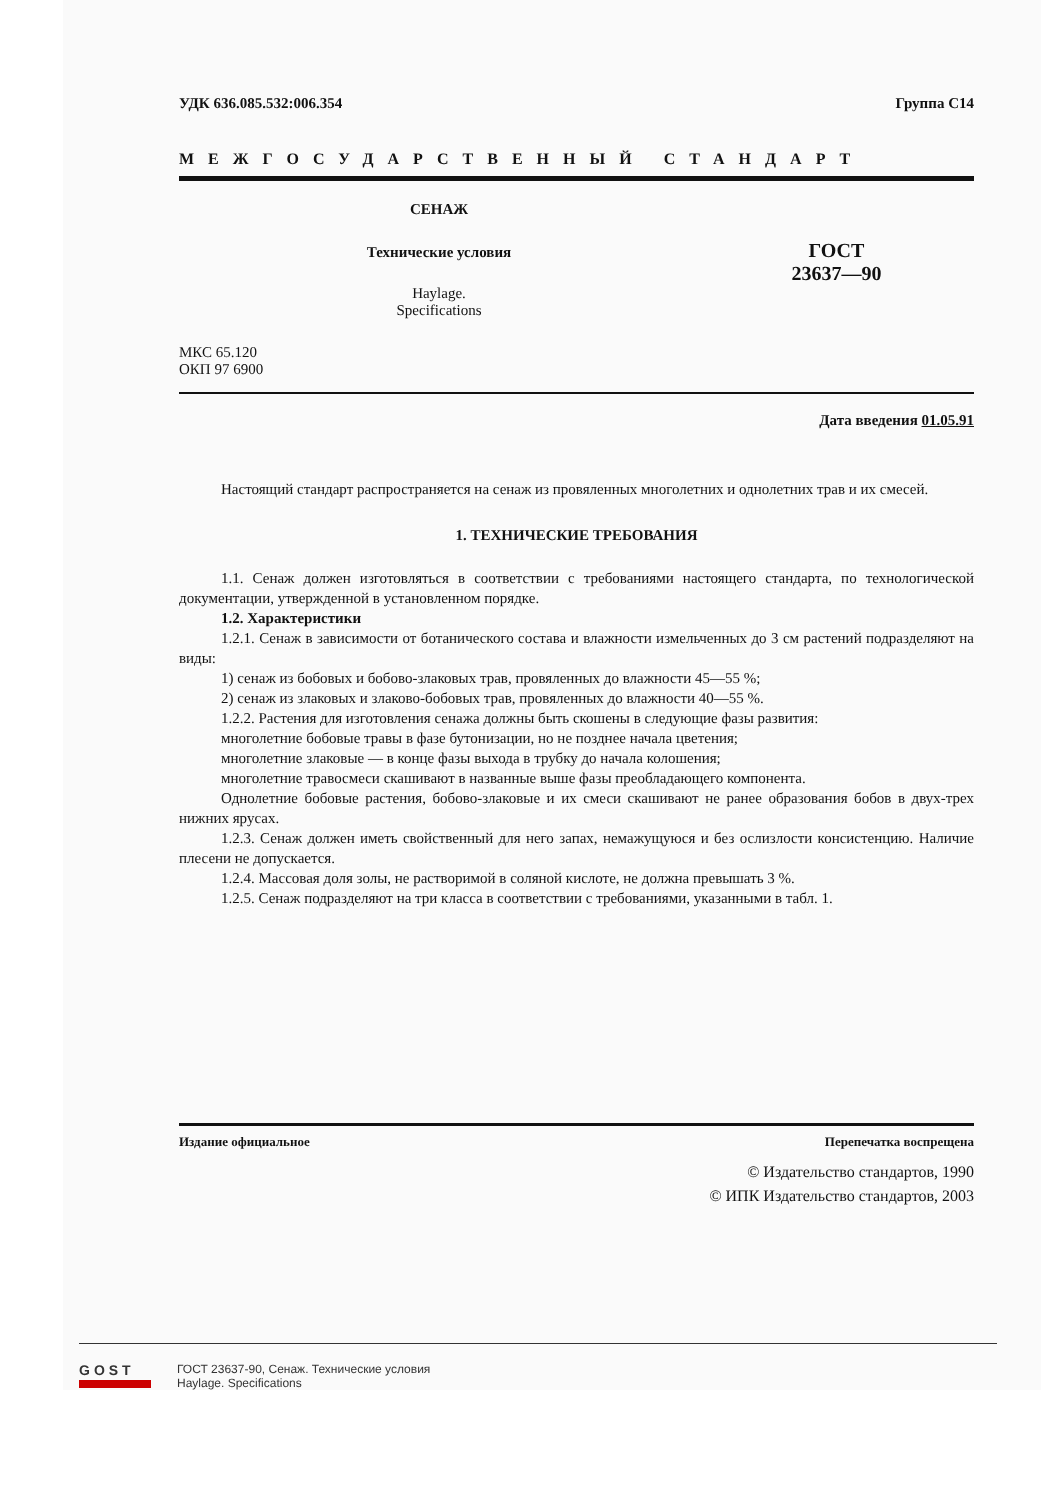УДК 636.085.532:006.354 Группа С14
МЕЖГОСУДАРСТВЕННЫЙ СТАНДАРТ
СЕНАЖ
Технические условия
Haylage.
Specifications
ГОСТ
23637—90
МКС 65.120
ОКП 97 6900
Дата введения 01.05.91
Настоящий стандарт распространяется на сенаж из провяленных многолетних и однолетних трав и их смесей.
1. ТЕХНИЧЕСКИЕ ТРЕБОВАНИЯ
1.1. Сенаж должен изготовляться в соответствии с требованиями настоящего стандарта, по технологической документации, утвержденной в установленном порядке.
1.2. Характеристики
1.2.1. Сенаж в зависимости от ботанического состава и влажности измельченных до 3 см растений подразделяют на виды:
1) сенаж из бобовых и бобово-злаковых трав, провяленных до влажности 45—55 %;
2) сенаж из злаковых и злаково-бобовых трав, провяленных до влажности 40—55 %.
1.2.2. Растения для изготовления сенажа должны быть скошены в следующие фазы развития:
многолетние бобовые травы в фазе бутонизации, но не позднее начала цветения;
многолетние злаковые — в конце фазы выхода в трубку до начала колошения;
многолетние травосмеси скашивают в названные выше фазы преобладающего компонента.
Однолетние бобовые растения, бобово-злаковые и их смеси скашивают не ранее образования бобов в двух-трех нижних ярусах.
1.2.3. Сенаж должен иметь свойственный для него запах, немажущуюся и без ослизлости консистенцию. Наличие плесени не допускается.
1.2.4. Массовая доля золы, не растворимой в соляной кислоте, не должна превышать 3 %.
1.2.5. Сенаж подразделяют на три класса в соответствии с требованиями, указанными в табл. 1.
Издание официальное Перепечатка воспрещена
© Издательство стандартов, 1990
© ИПК Издательство стандартов, 2003
GOST
ГОСТ 23637-90, Сенаж. Технические условия
Haylage. Specifications